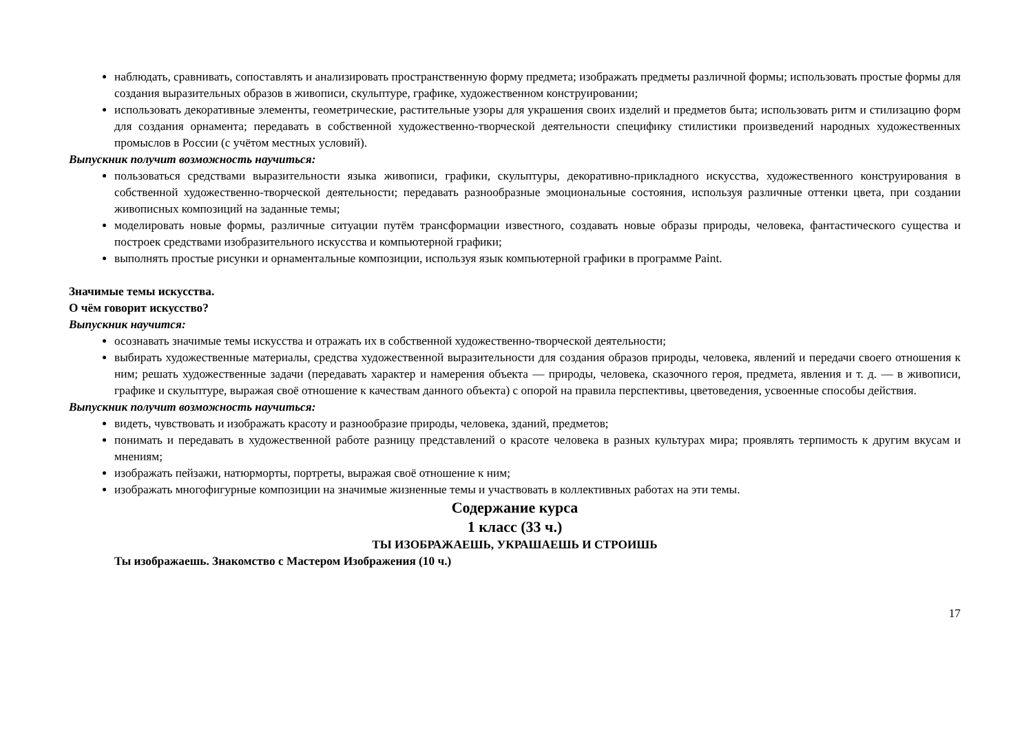наблюдать, сравнивать, сопоставлять и анализировать пространственную форму предмета; изображать предметы различной формы; использовать простые формы для создания выразительных образов в живописи, скульптуре, графике, художественном конструировании;
использовать декоративные элементы, геометрические, растительные узоры для украшения своих изделий и предметов быта; использовать ритм и стилизацию форм для создания орнамента; передавать в собственной художественно-творческой деятельности специфику стилистики произведений народных художественных промыслов в России (с учётом местных условий).
Выпускник получит возможность научиться:
пользоваться средствами выразительности языка живописи, графики, скульптуры, декоративно-прикладного искусства, художественного конструирования в собственной художественно-творческой деятельности; передавать разнообразные эмоциональные состояния, используя различные оттенки цвета, при создании живописных композиций на заданные темы;
моделировать новые формы, различные ситуации путём трансформации известного, создавать новые образы природы, человека, фантастического существа и построек средствами изобразительного искусства и компьютерной графики;
выполнять простые рисунки и орнаментальные композиции, используя язык компьютерной графики в программе Paint.
Значимые темы искусства.
О чём говорит искусство?
Выпускник научится:
осознавать значимые темы искусства и отражать их в собственной художественно-творческой деятельности;
выбирать художественные материалы, средства художественной выразительности для создания образов природы, человека, явлений и передачи своего отношения к ним; решать художественные задачи (передавать характер и намерения объекта — природы, человека, сказочного героя, предмета, явления и т. д. — в живописи, графике и скульптуре, выражая своё отношение к качествам данного объекта) с опорой на правила перспективы, цветоведения, усвоенные способы действия.
Выпускник получит возможность научиться:
видеть, чувствовать и изображать красоту и разнообразие природы, человека, зданий, предметов;
понимать и передавать в художественной работе разницу представлений о красоте человека в разных культурах мира; проявлять терпимость к другим вкусам и мнениям;
изображать пейзажи, натюрморты, портреты, выражая своё отношение к ним;
изображать многофигурные композиции на значимые жизненные темы и участвовать в коллективных работах на эти темы.
Содержание курса
1 класс (33 ч.)
ТЫ ИЗОБРАЖАЕШЬ, УКРАШАЕШЬ И СТРОИШЬ
Ты изображаешь. Знакомство с Мастером Изображения (10 ч.)
17